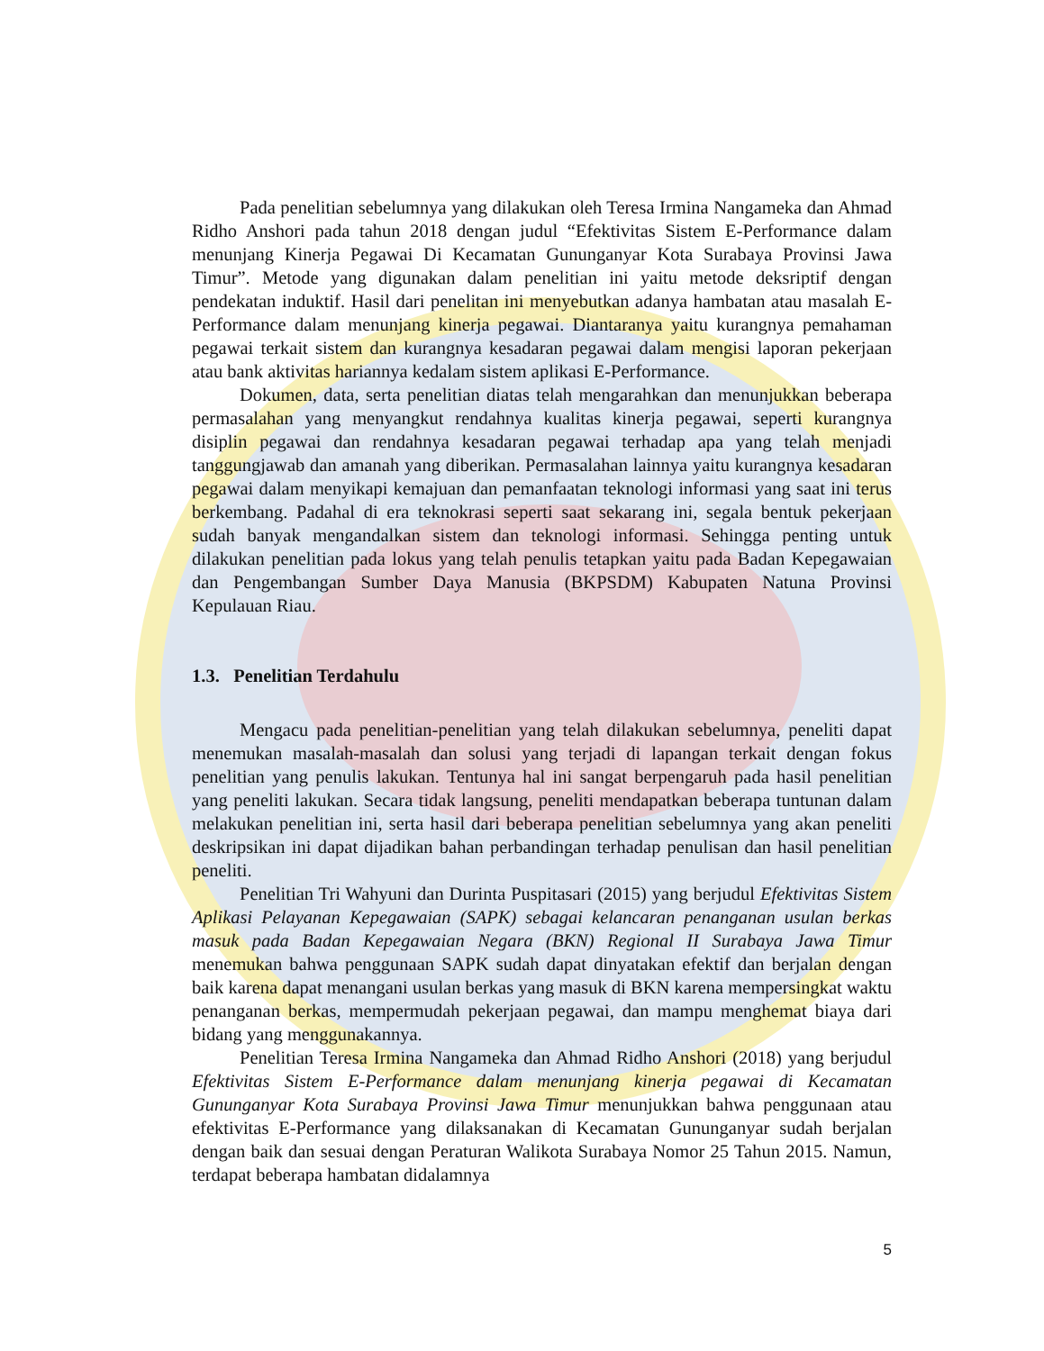Pada penelitian sebelumnya yang dilakukan oleh Teresa Irmina Nangameka dan Ahmad Ridho Anshori pada tahun 2018 dengan judul “Efektivitas Sistem E-Performance dalam menunjang Kinerja Pegawai Di Kecamatan Gununganyar Kota Surabaya Provinsi Jawa Timur”. Metode yang digunakan dalam penelitian ini yaitu metode deksriptif dengan pendekatan induktif. Hasil dari penelitan ini menyebutkan adanya hambatan atau masalah E-Performance dalam menunjang kinerja pegawai. Diantaranya yaitu kurangnya pemahaman pegawai terkait sistem dan kurangnya kesadaran pegawai dalam mengisi laporan pekerjaan atau bank aktivitas hariannya kedalam sistem aplikasi E-Performance.
Dokumen, data, serta penelitian diatas telah mengarahkan dan menunjukkan beberapa permasalahan yang menyangkut rendahnya kualitas kinerja pegawai, seperti kurangnya disiplin pegawai dan rendahnya kesadaran pegawai terhadap apa yang telah menjadi tanggungjawab dan amanah yang diberikan. Permasalahan lainnya yaitu kurangnya kesadaran pegawai dalam menyikapi kemajuan dan pemanfaatan teknologi informasi yang saat ini terus berkembang. Padahal di era teknokrasi seperti saat sekarang ini, segala bentuk pekerjaan sudah banyak mengandalkan sistem dan teknologi informasi. Sehingga penting untuk dilakukan penelitian pada lokus yang telah penulis tetapkan yaitu pada Badan Kepegawaian dan Pengembangan Sumber Daya Manusia (BKPSDM) Kabupaten Natuna Provinsi Kepulauan Riau.
1.3. Penelitian Terdahulu
Mengacu pada penelitian-penelitian yang telah dilakukan sebelumnya, peneliti dapat menemukan masalah-masalah dan solusi yang terjadi di lapangan terkait dengan fokus penelitian yang penulis lakukan. Tentunya hal ini sangat berpengaruh pada hasil penelitian yang peneliti lakukan. Secara tidak langsung, peneliti mendapatkan beberapa tuntunan dalam melakukan penelitian ini, serta hasil dari beberapa penelitian sebelumnya yang akan peneliti deskripsikan ini dapat dijadikan bahan perbandingan terhadap penulisan dan hasil penelitian peneliti.
Penelitian Tri Wahyuni dan Durinta Puspitasari (2015) yang berjudul Efektivitas Sistem Aplikasi Pelayanan Kepegawaian (SAPK) sebagai kelancaran penanganan usulan berkas masuk pada Badan Kepegawaian Negara (BKN) Regional II Surabaya Jawa Timur menemukan bahwa penggunaan SAPK sudah dapat dinyatakan efektif dan berjalan dengan baik karena dapat menangani usulan berkas yang masuk di BKN karena mempersingkat waktu penanganan berkas, mempermudah pekerjaan pegawai, dan mampu menghemat biaya dari bidang yang menggunakannya.
Penelitian Teresa Irmina Nangameka dan Ahmad Ridho Anshori (2018) yang berjudul Efektivitas Sistem E-Performance dalam menunjang kinerja pegawai di Kecamatan Gununganyar Kota Surabaya Provinsi Jawa Timur menunjukkan bahwa penggunaan atau efektivitas E-Performance yang dilaksanakan di Kecamatan Gununganyar sudah berjalan dengan baik dan sesuai dengan Peraturan Walikota Surabaya Nomor 25 Tahun 2015. Namun, terdapat beberapa hambatan didalamnya
5